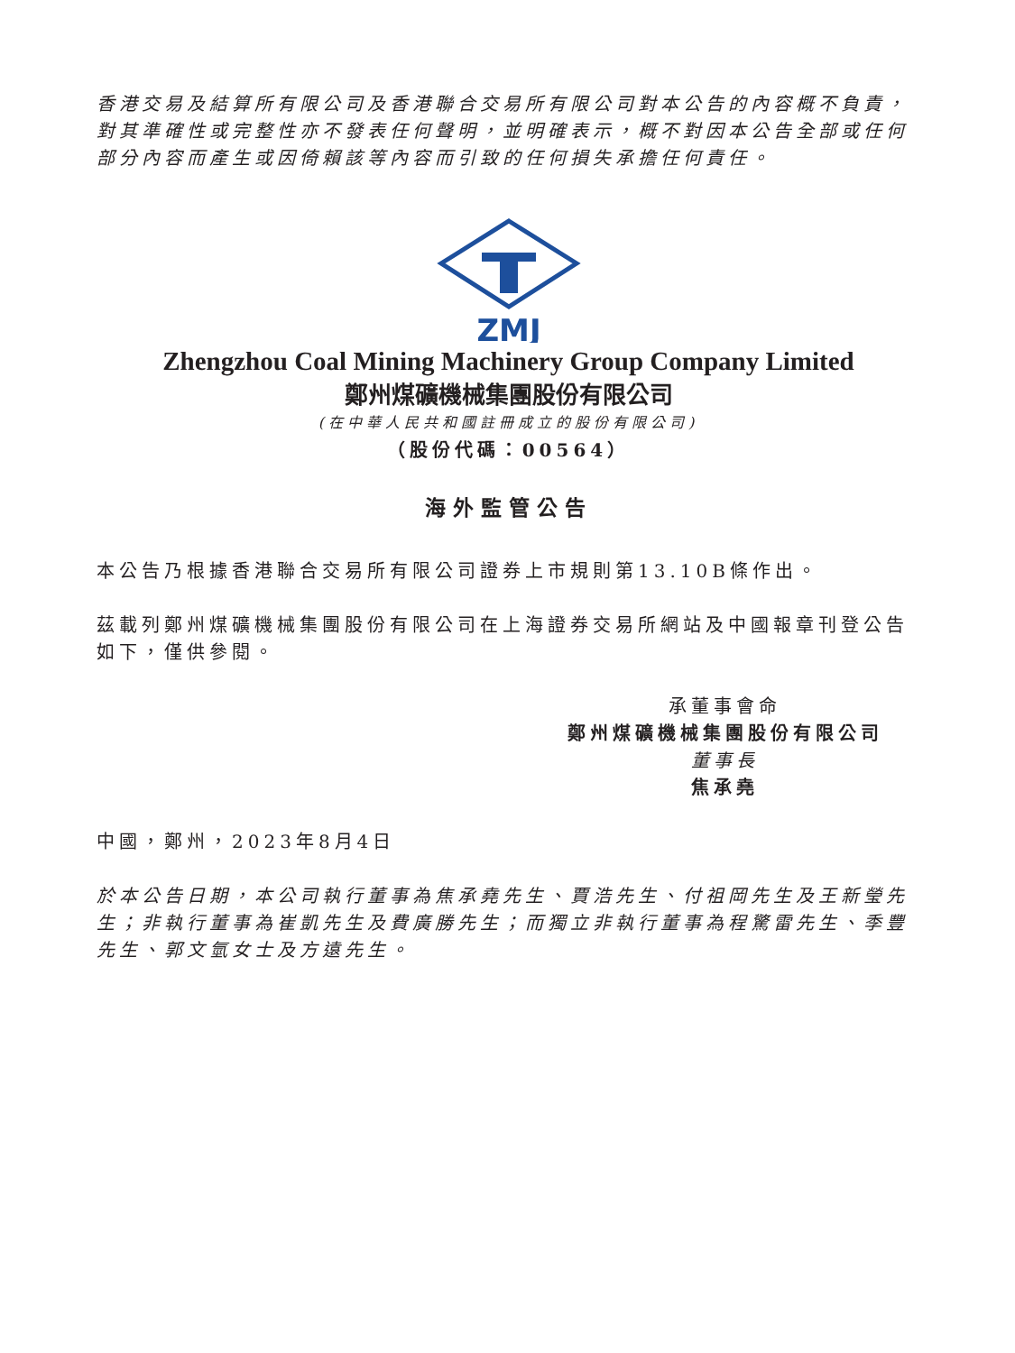香港交易及結算所有限公司及香港聯合交易所有限公司對本公告的內容概不負責，對其準確性或完整性亦不發表任何聲明，並明確表示，概不對因本公告全部或任何部分內容而產生或因倚賴該等內容而引致的任何損失承擔任何責任。
ZMJ
Zhengzhou Coal Mining Machinery Group Company Limited
鄭州煤礦機械集團股份有限公司
(在中華人民共和國註冊成立的股份有限公司)
（股份代碼：00564）
海外監管公告
本公告乃根據香港聯合交易所有限公司證券上市規則第13.10B條作出。
茲載列鄭州煤礦機械集團股份有限公司在上海證券交易所網站及中國報章刊登公告如下，僅供參閱。
承董事會命
鄭州煤礦機械集團股份有限公司
董事長
焦承堯
中國，鄭州，2023年8月4日
於本公告日期，本公司執行董事為焦承堯先生、賈浩先生、付祖岡先生及王新瑩先生；非執行董事為崔凱先生及費廣勝先生；而獨立非執行董事為程驚雷先生、季豐先生、郭文氫女士及方遠先生。